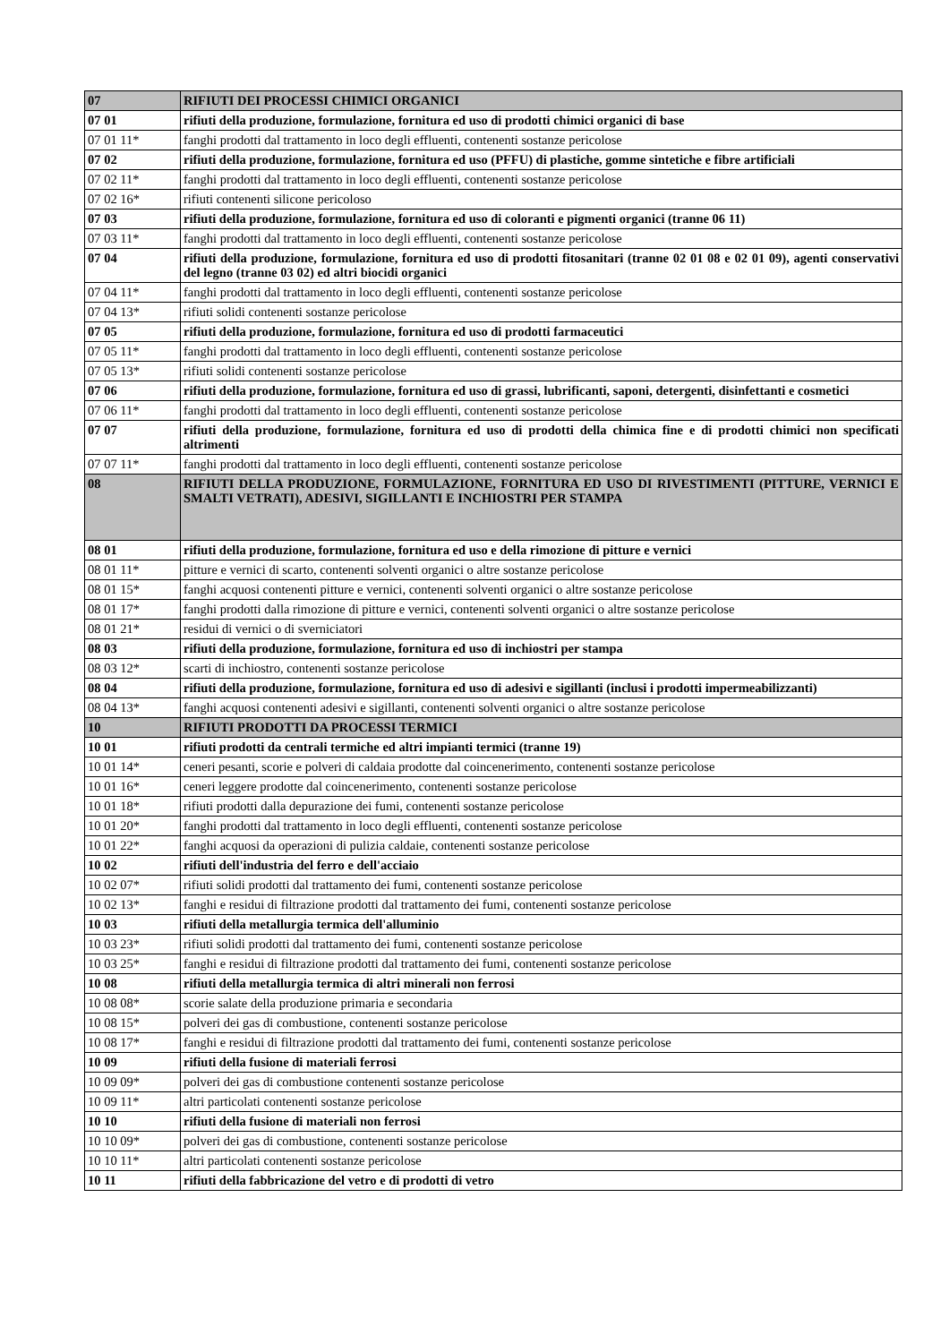| 07 | RIFIUTI DEI PROCESSI CHIMICI ORGANICI |
| 07 01 | rifiuti della produzione, formulazione, fornitura ed uso di prodotti chimici organici di base |
| 07 01 11* | fanghi prodotti dal trattamento in loco degli effluenti, contenenti sostanze pericolose |
| 07 02 | rifiuti della produzione, formulazione, fornitura ed uso (PFFU) di plastiche, gomme sintetiche e fibre artificiali |
| 07 02 11* | fanghi prodotti dal trattamento in loco degli effluenti, contenenti sostanze pericolose |
| 07 02 16* | rifiuti contenenti silicone pericoloso |
| 07 03 | rifiuti della produzione, formulazione, fornitura ed uso di coloranti e pigmenti organici (tranne 06 11) |
| 07 03 11* | fanghi prodotti dal trattamento in loco degli effluenti, contenenti sostanze pericolose |
| 07 04 | rifiuti della produzione, formulazione, fornitura ed uso di prodotti fitosanitari (tranne 02 01 08 e 02 01 09), agenti conservativi del legno (tranne 03 02) ed altri biocidi organici |
| 07 04 11* | fanghi prodotti dal trattamento in loco degli effluenti, contenenti sostanze pericolose |
| 07 04 13* | rifiuti solidi contenenti sostanze pericolose |
| 07 05 | rifiuti della produzione, formulazione, fornitura ed uso di prodotti farmaceutici |
| 07 05 11* | fanghi prodotti dal trattamento in loco degli effluenti, contenenti sostanze pericolose |
| 07 05 13* | rifiuti solidi contenenti sostanze pericolose |
| 07 06 | rifiuti della produzione, formulazione, fornitura ed uso di grassi, lubrificanti, saponi, detergenti, disinfettanti e cosmetici |
| 07 06 11* | fanghi prodotti dal trattamento in loco degli effluenti, contenenti sostanze pericolose |
| 07 07 | rifiuti della produzione, formulazione, fornitura ed uso di prodotti della chimica fine e di prodotti chimici non specificati altrimenti |
| 07 07 11* | fanghi prodotti dal trattamento in loco degli effluenti, contenenti sostanze pericolose |
| 08 | RIFIUTI DELLA PRODUZIONE, FORMULAZIONE, FORNITURA ED USO DI RIVESTIMENTI (PITTURE, VERNICI E SMALTI VETRATI), ADESIVI, SIGILLANTI E INCHIOSTRI PER STAMPA |
| 08 01 | rifiuti della produzione, formulazione, fornitura ed uso e della rimozione di pitture e vernici |
| 08 01 11* | pitture e vernici di scarto, contenenti solventi organici o altre sostanze pericolose |
| 08 01 15* | fanghi acquosi contenenti pitture e vernici, contenenti solventi organici o altre sostanze pericolose |
| 08 01 17* | fanghi prodotti dalla rimozione di pitture e vernici, contenenti solventi organici o altre sostanze pericolose |
| 08 01 21* | residui di vernici o di sverniciatori |
| 08 03 | rifiuti della produzione, formulazione, fornitura ed uso di inchiostri per stampa |
| 08 03 12* | scarti di inchiostro, contenenti sostanze pericolose |
| 08 04 | rifiuti della produzione, formulazione, fornitura ed uso di adesivi e sigillanti (inclusi i prodotti impermeabilizzanti) |
| 08 04 13* | fanghi acquosi contenenti adesivi e sigillanti, contenenti solventi organici o altre sostanze pericolose |
| 10 | RIFIUTI PRODOTTI DA PROCESSI TERMICI |
| 10 01 | rifiuti prodotti da centrali termiche ed altri impianti termici (tranne 19) |
| 10 01 14* | ceneri pesanti, scorie e polveri di caldaia prodotte dal coincenerimento, contenenti sostanze pericolose |
| 10 01 16* | ceneri leggere prodotte dal coincenerimento, contenenti sostanze pericolose |
| 10 01 18* | rifiuti prodotti dalla depurazione dei fumi, contenenti sostanze pericolose |
| 10 01 20* | fanghi prodotti dal trattamento in loco degli effluenti, contenenti sostanze pericolose |
| 10 01 22* | fanghi acquosi da operazioni di pulizia caldaie, contenenti sostanze pericolose |
| 10 02 | rifiuti dell'industria del ferro e dell'acciaio |
| 10 02 07* | rifiuti solidi prodotti dal trattamento dei fumi, contenenti sostanze pericolose |
| 10 02 13* | fanghi e residui di filtrazione prodotti dal trattamento dei fumi, contenenti sostanze pericolose |
| 10 03 | rifiuti della metallurgia termica dell'alluminio |
| 10 03 23* | rifiuti solidi prodotti dal trattamento dei fumi, contenenti sostanze pericolose |
| 10 03 25* | fanghi e residui di filtrazione prodotti dal trattamento dei fumi, contenenti sostanze pericolose |
| 10 08 | rifiuti della metallurgia termica di altri minerali non ferrosi |
| 10 08 08* | scorie salate della produzione primaria e secondaria |
| 10 08 15* | polveri dei gas di combustione, contenenti sostanze pericolose |
| 10 08 17* | fanghi e residui di filtrazione prodotti dal trattamento dei fumi, contenenti sostanze pericolose |
| 10 09 | rifiuti della fusione di materiali ferrosi |
| 10 09 09* | polveri dei gas di combustione contenenti sostanze pericolose |
| 10 09 11* | altri particolati contenenti sostanze pericolose |
| 10 10 | rifiuti della fusione di materiali non ferrosi |
| 10 10 09* | polveri dei gas di combustione, contenenti sostanze pericolose |
| 10 10 11* | altri particolati contenenti sostanze pericolose |
| 10 11 | rifiuti della fabbricazione del vetro e di prodotti di vetro |